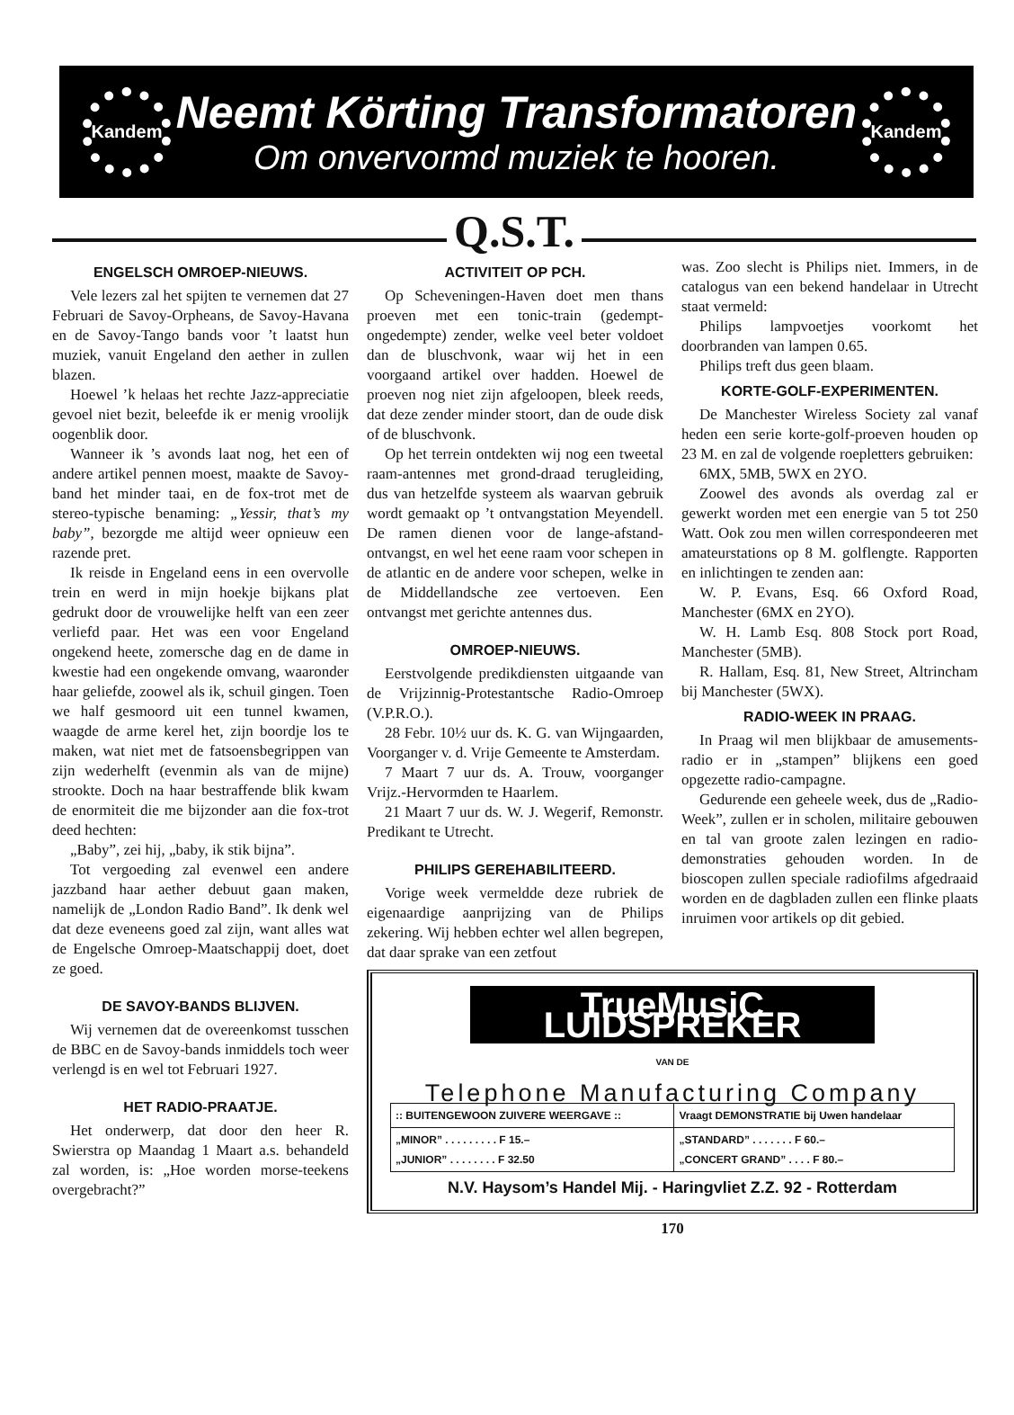Kandem
Neemt Körting Transformatoren
Om onvervormd muziek te hooren.
Kandem
Q.S.T.
ENGELSCH OMROEP-NIEUWS.
Vele lezers zal het spijten te vernemen dat 27 Februari de Savoy-Orpheans, de Savoy-Havana en de Savoy-Tango bands voor ’t laatst hun muziek, vanuit Engeland den aether in zullen blazen.
Hoewel ’k helaas het rechte Jazz-appreciatie gevoel niet bezit, beleefde ik er menig vroolijk oogenblik door.
Wanneer ik ’s avonds laat nog, het een of andere artikel pennen moest, maakte de Savoy-band het minder taai, en de fox-trot met de stereo-typische benaming: „Yessir, that’s my baby”, bezorgde me altijd weer opnieuw een razende pret.
Ik reisde in Engeland eens in een overvolle trein en werd in mijn hoekje bijkans plat gedrukt door de vrouwelijke helft van een zeer verliefd paar. Het was een voor Engeland ongekend heete, zomersche dag en de dame in kwestie had een ongekende omvang, waaronder haar geliefde, zoowel als ik, schuil gingen. Toen we half gesmoord uit een tunnel kwamen, waagde de arme kerel het, zijn boordje los te maken, wat niet met de fatsoensbegrippen van zijn wederhelft (evenmin als van de mijne) strookte. Doch na haar bestraffende blik kwam de enormiteit die me bijzonder aan die fox-trot deed hechten:
„Baby”, zei hij, „baby, ik stik bijna”.
Tot vergoeding zal evenwel een andere jazzband haar aether debuut gaan maken, namelijk de „London Radio Band”. Ik denk wel dat deze eveneens goed zal zijn, want alles wat de Engelsche Omroep-Maatschappij doet, doet ze goed.
DE SAVOY-BANDS BLIJVEN.
Wij vernemen dat de overeenkomst tusschen de BBC en de Savoy-bands inmiddels toch weer verlengd is en wel tot Februari 1927.
HET RADIO-PRAATJE.
Het onderwerp, dat door den heer R. Swierstra op Maandag 1 Maart a.s. behandeld zal worden, is: „Hoe worden morse-teekens overgebracht?”
ACTIVITEIT OP PCH.
Op Scheveningen-Haven doet men thans proeven met een tonic-train (gedempt-ongedempte) zender, welke veel beter voldoet dan de bluschvonk, waar wij het in een voorgaand artikel over hadden. Hoewel de proeven nog niet zijn afgeloopen, bleek reeds, dat deze zender minder stoort, dan de oude disk of de bluschvonk.
Op het terrein ontdekten wij nog een tweetal raam-antennes met grond-draad terugleiding, dus van hetzelfde systeem als waarvan gebruik wordt gemaakt op ’t ontvangstation Meyendell. De ramen dienen voor de lange-afstand-ontvangst, en wel het eene raam voor schepen in de atlantic en de andere voor schepen, welke in de Middellandsche zee vertoeven. Een ontvangst met gerichte antennes dus.
OMROEP-NIEUWS.
Eerstvolgende predikdiensten uitgaande van de Vrijzinnig-Protestantsche Radio-Omroep (V.P.R.O.).
28 Febr. 10½ uur ds. K. G. van Wijngaarden, Voorganger v. d. Vrije Gemeente te Amsterdam.
7 Maart 7 uur ds. A. Trouw, voorganger Vrijz.-Hervormden te Haarlem.
21 Maart 7 uur ds. W. J. Wegerif, Remonstr. Predikant te Utrecht.
PHILIPS GEREHABILITEERD.
Vorige week vermeldde deze rubriek de eigenaardige aanprijzing van de Philips zekering. Wij hebben echter wel allen begrepen, dat daar sprake van een zetfout
was. Zoo slecht is Philips niet. Immers, in de catalogus van een bekend handelaar in Utrecht staat vermeld:
Philips lampvoetjes voorkomt het doorbranden van lampen 0.65.
Philips treft dus geen blaam.
KORTE-GOLF-EXPERIMENTEN.
De Manchester Wireless Society zal vanaf heden een serie korte-golf-proeven houden op 23 M. en zal de volgende roepletters gebruiken:
6MX, 5MB, 5WX en 2YO.
Zoowel des avonds als overdag zal er gewerkt worden met een energie van 5 tot 250 Watt. Ook zou men willen correspondeeren met amateurstations op 8 M. golflengte. Rapporten en inlichtingen te zenden aan:
W. P. Evans, Esq. 66 Oxford Road, Manchester (6MX en 2YO).
W. H. Lamb Esq. 808 Stock port Road, Manchester (5MB).
R. Hallam, Esq. 81, New Street, Altrincham bij Manchester (5WX).
RADIO-WEEK IN PRAAG.
In Praag wil men blijkbaar de amusements-radio er in „stampen” blijkens een goed opgezette radio-campagne.
Gedurende een geheele week, dus de „Radio-Week”, zullen er in scholen, militaire gebouwen en tal van groote zalen lezingen en radio-demonstraties gehouden worden. In de bioscopen zullen speciale radiofilms afgedraaid worden en de dagbladen zullen een flinke plaats inruimen voor artikels op dit gebied.
TrueMusiC LUIDSPREKER
VAN DE
Telephone Manufacturing Company
| :: BUITENGEWOON ZUIVERE WEERGAVE :: | Vraagt DEMONSTRATIE bij Uwen handelaar |
| „MINOR” . . . . . . . . . F 15.– „JUNIOR” . . . . . . . . F 32.50 | „STANDARD” . . . . . . . F 60.– „CONCERT GRAND” . . . . F 80.– |
N.V. Haysom’s Handel Mij. - Haringvliet Z.Z. 92 - Rotterdam
170